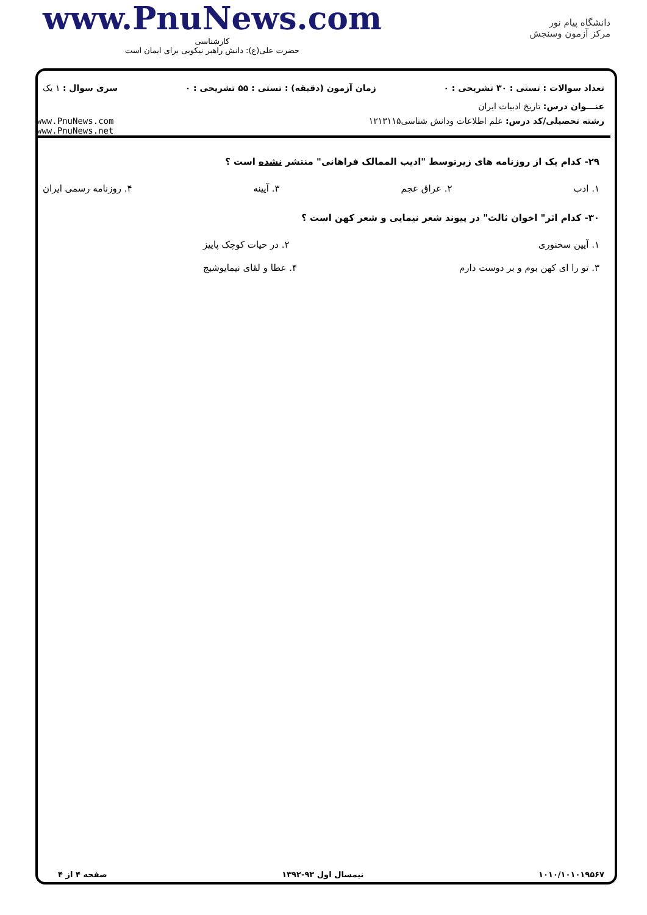www.PnuNews.com
کارشناسی
حضرت علی(ع): دانش راهبر نیکویی برای ایمان است
دانشگاه پیام نور
مرکز آزمون وسنجش
تعداد سوالات : تستی : ۳۰ تشریحی : ۰ زمان آزمون (دقیقه) : تستی : ۵۵ تشریحی : ۰ سری سوال : ۱ یک
عنـــوان درس: تاریخ ادبیات ایران
رشته تحصیلی/کد درس: علم اطلاعات ودانش شناسی۱۲۱۳۱۱۵ www.PnuNews.com
www.PnuNews.net
۲۹- کدام یک از روزنامه های زیرتوسط "ادیب الممالک فراهانی" منتشر نشده است ؟
۱. ادب ۲. عراق عجم ۳. آیینه ۴. روزنامه رسمی ایران
۳۰- کدام اثر" اخوان ثالث" در پیوند شعر نیمایی و شعر کهن است ؟
۱. آیین سخنوری ۲. در حیات کوچک پاییز
۳. تو را ای کهن بوم و بر دوست دارم ۴. عطا و لقای نیمایوشیج
۱۰۱۰/۱۰۱۰۱۹۵۶۷ نیمسال اول ۹۳-۱۳۹۲ صفحه ۴ از ۴